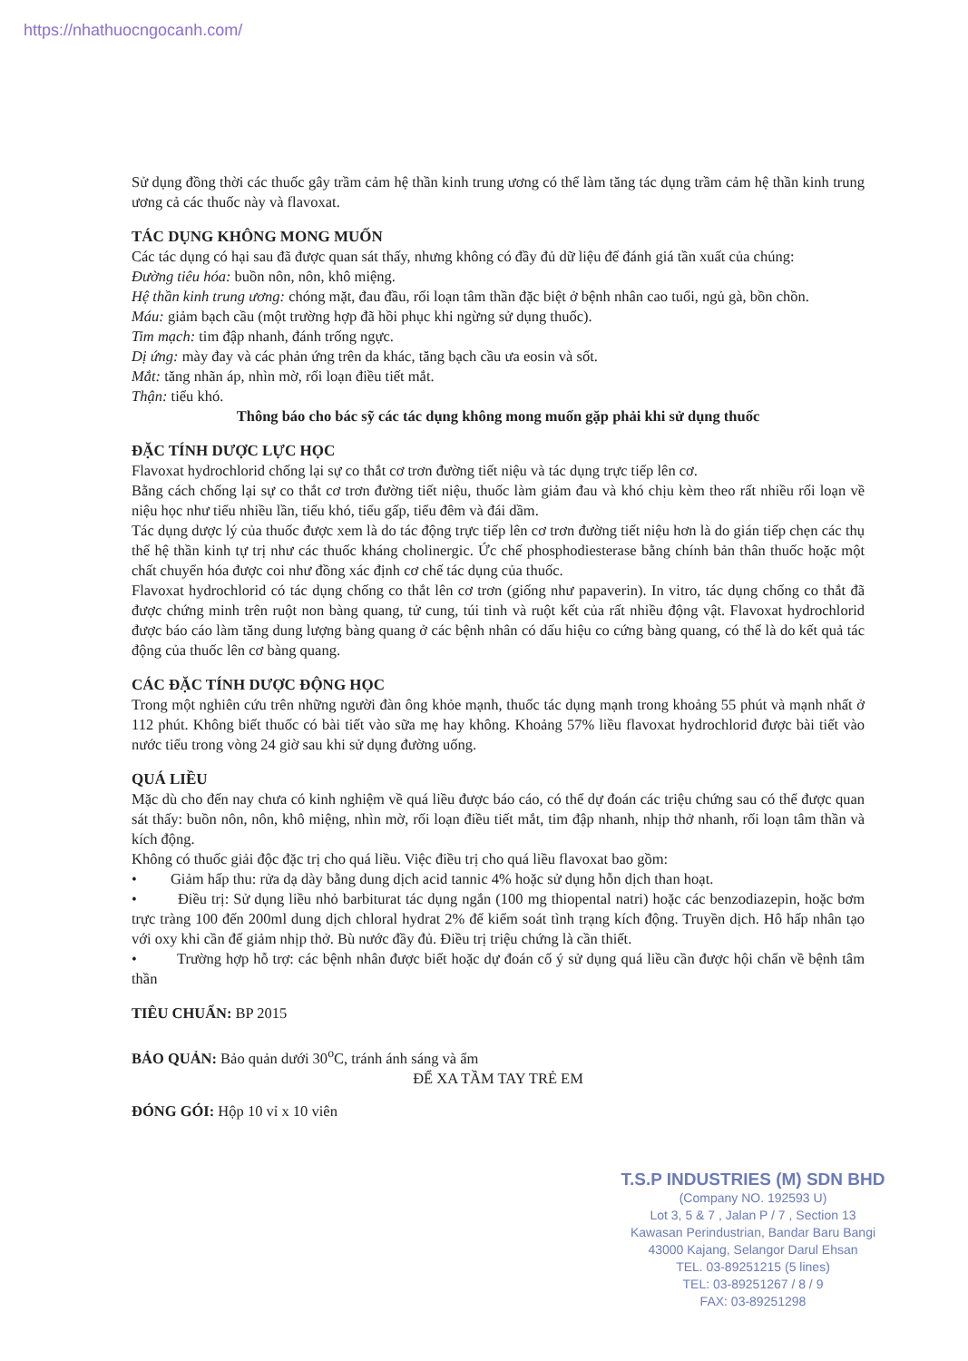https://nhathuocngocanh.com/
Sử dụng đồng thời các thuốc gây trầm cảm hệ thần kinh trung ương có thể làm tăng tác dụng trầm cảm hệ thần kinh trung ương cả các thuốc này và flavoxat.
TÁC DỤNG KHÔNG MONG MUỐN
Các tác dụng có hại sau đã được quan sát thấy, nhưng không có đầy đủ dữ liệu để đánh giá tần xuất của chúng:
Đường tiêu hóa: buồn nôn, nôn, khô miệng.
Hệ thần kinh trung ương: chóng mặt, đau đầu, rối loạn tâm thần đặc biệt ở bệnh nhân cao tuổi, ngủ gà, bồn chồn.
Máu: giảm bạch cầu (một trường hợp đã hồi phục khi ngừng sử dụng thuốc).
Tim mạch: tim đập nhanh, đánh trống ngực.
Dị ứng: mày đay và các phản ứng trên da khác, tăng bạch cầu ưa eosin và sốt.
Mắt: tăng nhãn áp, nhìn mờ, rối loạn điều tiết mắt.
Thận: tiểu khó.
Thông báo cho bác sỹ các tác dụng không mong muốn gặp phải khi sử dụng thuốc
ĐẶC TÍNH DƯỢC LỰC HỌC
Flavoxat hydrochlorid chống lại sự co thắt cơ trơn đường tiết niệu và tác dụng trực tiếp lên cơ.
Bằng cách chống lại sự co thắt cơ trơn đường tiết niệu, thuốc làm giảm đau và khó chịu kèm theo rất nhiều rối loạn về niệu học như tiểu nhiều lần, tiểu khó, tiểu gấp, tiểu đêm và đái dầm.
Tác dụng dược lý của thuốc được xem là do tác động trực tiếp lên cơ trơn đường tiết niệu hơn là do gián tiếp chẹn các thụ thể hệ thần kinh tự trị như các thuốc kháng cholinergic. Ức chế phosphodiesterase bằng chính bản thân thuốc hoặc một chất chuyển hóa được coi như đồng xác định cơ chế tác dụng của thuốc.
Flavoxat hydrochlorid có tác dụng chống co thắt lên cơ trơn (giống như papaverin). In vitro, tác dụng chống co thắt đã được chứng minh trên ruột non bàng quang, tử cung, túi tinh và ruột kết của rất nhiều động vật. Flavoxat hydrochlorid được báo cáo làm tăng dung lượng bàng quang ở các bệnh nhân có dấu hiệu co cứng bàng quang, có thể là do kết quả tác động của thuốc lên cơ bàng quang.
CÁC ĐẶC TÍNH DƯỢC ĐỘNG HỌC
Trong một nghiên cứu trên những người đàn ông khỏe mạnh, thuốc tác dụng mạnh trong khoảng 55 phút và mạnh nhất ở 112 phút. Không biết thuốc có bài tiết vào sữa mẹ hay không. Khoảng 57% liều flavoxat hydrochlorid được bài tiết vào nước tiểu trong vòng 24 giờ sau khi sử dụng đường uống.
QUÁ LIỀU
Mặc dù cho đến nay chưa có kinh nghiệm về quá liều được báo cáo, có thể dự đoán các triệu chứng sau có thể được quan sát thấy: buồn nôn, nôn, khô miệng, nhìn mờ, rối loạn điều tiết mắt, tim đập nhanh, nhịp thở nhanh, rối loạn tâm thần và kích động.
Không có thuốc giải độc đặc trị cho quá liều. Việc điều trị cho quá liều flavoxat bao gồm:
• Giảm hấp thu: rửa dạ dày bằng dung dịch acid tannic 4% hoặc sử dụng hỗn dịch than hoạt.
• Điều trị: Sử dụng liều nhỏ barbiturat tác dụng ngắn (100 mg thiopental natri) hoặc các benzodiazepin, hoặc bơm trực tràng 100 đến 200ml dung dịch chloral hydrat 2% để kiểm soát tình trạng kích động. Truyền dịch. Hô hấp nhân tạo với oxy khi cần để giảm nhịp thở. Bù nước đầy đủ. Điều trị triệu chứng là cần thiết.
• Trường hợp hỗ trợ: các bệnh nhân được biết hoặc dự đoán cố ý sử dụng quá liều cần được hội chẩn về bệnh tâm thần
TIÊU CHUẨN: BP 2015
BẢO QUẢN: Bảo quản dưới 30<sup>o</sup>C, tránh ánh sáng và ẩm
ĐỂ XA TẦM TAY TRẺ EM
ĐÓNG GÓI: Hộp 10 vỉ x 10 viên
T.S.P INDUSTRIES (M) SDN BHD
(Company NO. 192593 U)
Lot 3, 5 & 7 , Jalan P / 7 , Section 13
Kawasan Perindustrian, Bandar Baru Bangi
43000 Kajang, Selangor Darul Ehsan
TEL. 03-89251215 (5 lines)
TEL: 03-89251267 / 8 / 9
FAX: 03-89251298